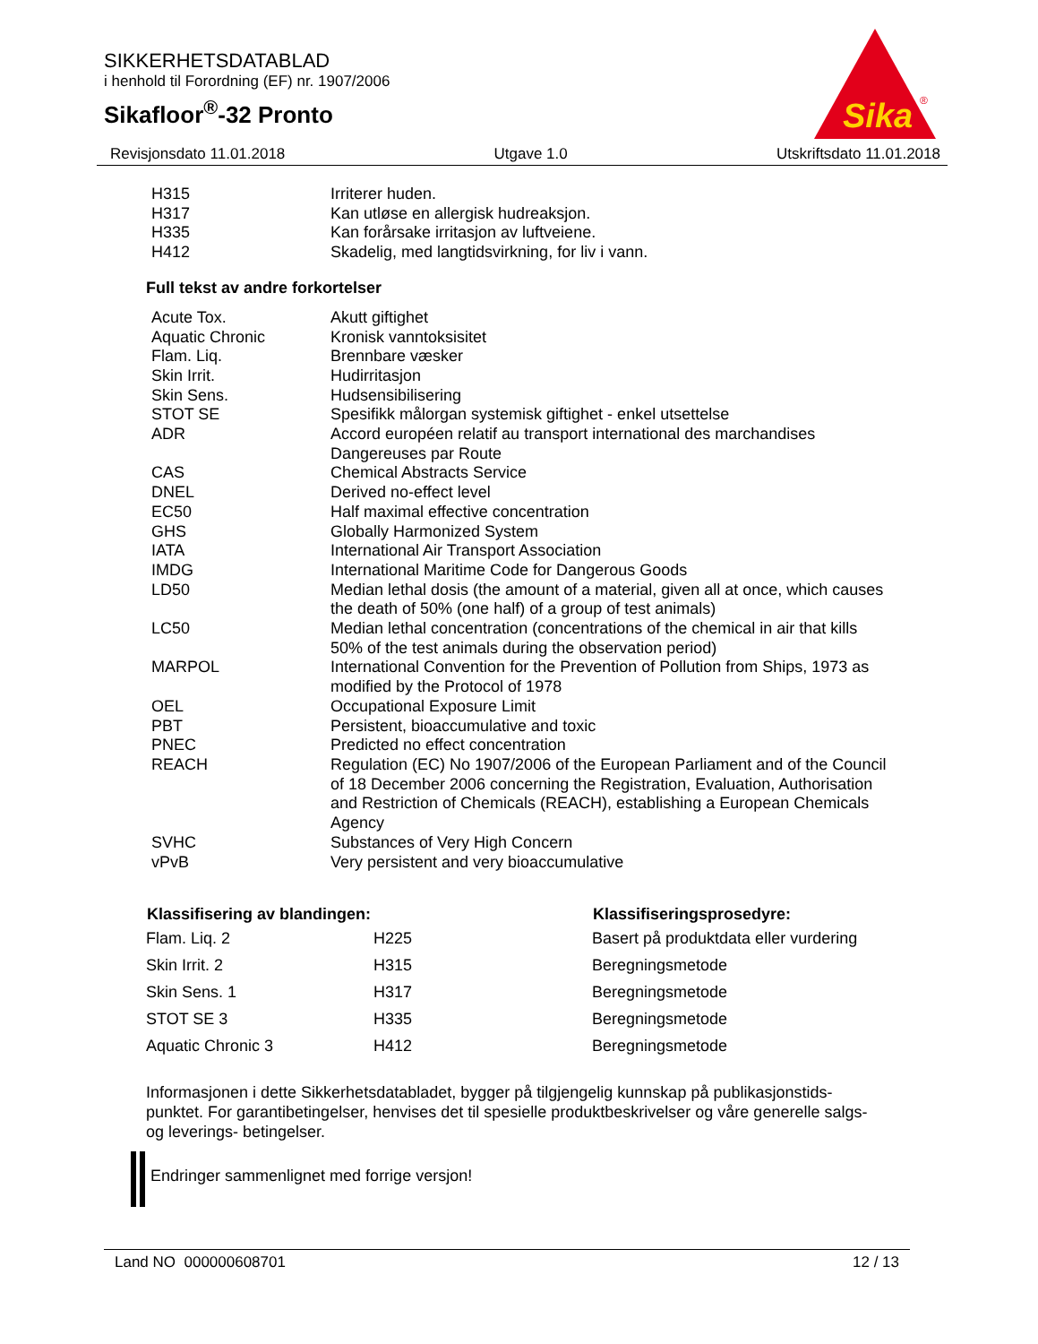SIKKERHETSDATABLAD
i henhold til Forordning (EF) nr. 1907/2006
Sikafloor<sup>®</sup>-32 Pronto
Sika
®
Revisjonsdato 11.01.2018 Utgave 1.0 Utskriftsdato 11.01.2018
| H315 | Irriterer huden. |
| H317 | Kan utløse en allergisk hudreaksjon. |
| H335 | Kan forårsake irritasjon av luftveiene. |
| H412 | Skadelig, med langtidsvirkning, for liv i vann. |
Full tekst av andre forkortelser
| Acute Tox. | Akutt giftighet |
| Aquatic Chronic | Kronisk vanntoksisitet |
| Flam. Liq. | Brennbare væsker |
| Skin Irrit. | Hudirritasjon |
| Skin Sens. | Hudsensibilisering |
| STOT SE | Spesifikk målorgan systemisk giftighet - enkel utsettelse |
| ADR | Accord européen relatif au transport international des marchandises Dangereuses par Route |
| CAS | Chemical Abstracts Service |
| DNEL | Derived no-effect level |
| EC50 | Half maximal effective concentration |
| GHS | Globally Harmonized System |
| IATA | International Air Transport Association |
| IMDG | International Maritime Code for Dangerous Goods |
| LD50 | Median lethal dosis (the amount of a material, given all at once, which causes the death of 50% (one half) of a group of test animals) |
| LC50 | Median lethal concentration (concentrations of the chemical in air that kills 50% of the test animals during the observation period) |
| MARPOL | International Convention for the Prevention of Pollution from Ships, 1973 as modified by the Protocol of 1978 |
| OEL | Occupational Exposure Limit |
| PBT | Persistent, bioaccumulative and toxic |
| PNEC | Predicted no effect concentration |
| REACH | Regulation (EC) No 1907/2006 of the European Parliament and of the Council of 18 December 2006 concerning the Registration, Evaluation, Authorisation and Restriction of Chemicals (REACH), establishing a European Chemicals Agency |
| SVHC | Substances of Very High Concern |
| vPvB | Very persistent and very bioaccumulative |
| Klassifisering av blandingen: | | Klassifiseringsprosedyre: |
| --- | --- | --- |
| Flam. Liq. 2 | H225 | Basert på produktdata eller vurdering |
| Skin Irrit. 2 | H315 | Beregningsmetode |
| Skin Sens. 1 | H317 | Beregningsmetode |
| STOT SE 3 | H335 | Beregningsmetode |
| Aquatic Chronic 3 | H412 | Beregningsmetode |
Informasjonen i dette Sikkerhetsdatabladet, bygger på tilgjengelig kunnskap på publikasjonstids-punktet. For garantibetingelser, henvises det til spesielle produktbeskrivelser og våre generelle salgs- og leverings- betingelser.
Endringer sammenlignet med forrige versjon!
Land NO 000000608701 12 / 13